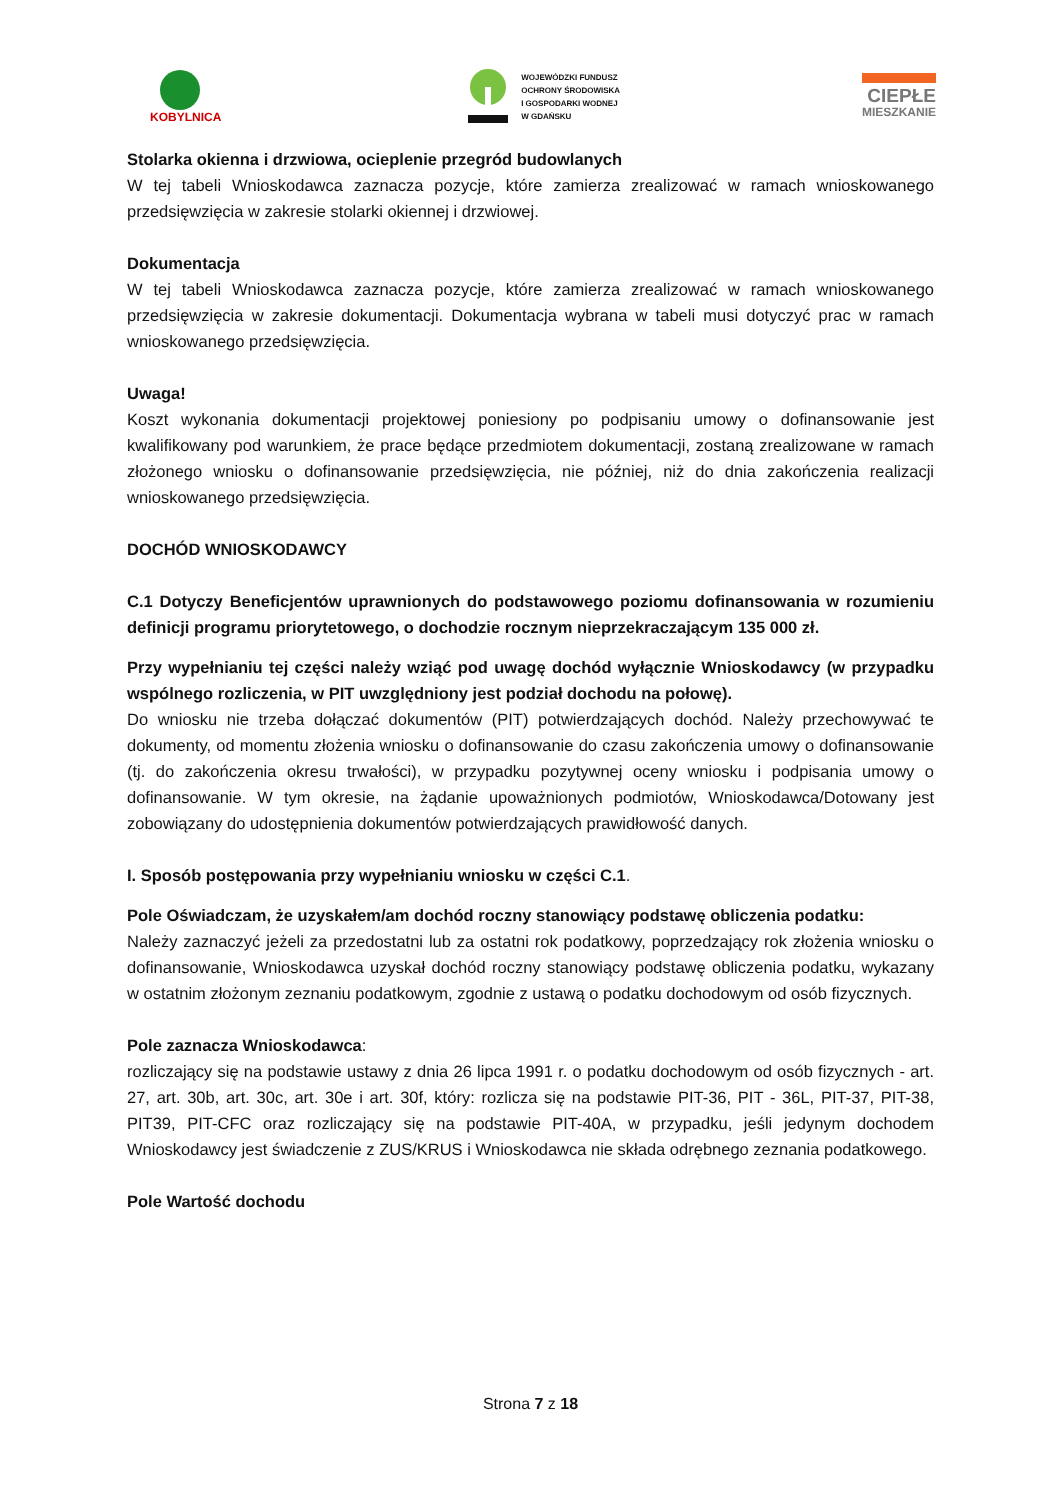KOBYLNICA
WOJEWÓDZKI FUNDUSZ
OCHRONY ŚRODOWISKA
I GOSPODARKI WODNEJ
W GDAŃSKU
CIEPŁE
MIESZKANIE
Stolarka okienna i drzwiowa, ocieplenie przegród budowlanych
W tej tabeli Wnioskodawca zaznacza pozycje, które zamierza zrealizować w ramach wnioskowanego przedsięwzięcia w zakresie stolarki okiennej i drzwiowej.
Dokumentacja
W tej tabeli Wnioskodawca zaznacza pozycje, które zamierza zrealizować w ramach wnioskowanego przedsięwzięcia w zakresie dokumentacji. Dokumentacja wybrana w tabeli musi dotyczyć prac w ramach wnioskowanego przedsięwzięcia.
Uwaga!
Koszt wykonania dokumentacji projektowej poniesiony po podpisaniu umowy o dofinansowanie jest kwalifikowany pod warunkiem, że prace będące przedmiotem dokumentacji, zostaną zrealizowane w ramach złożonego wniosku o dofinansowanie przedsięwzięcia, nie później, niż do dnia zakończenia realizacji wnioskowanego przedsięwzięcia.
DOCHÓD WNIOSKODAWCY
C.1 Dotyczy Beneficjentów uprawnionych do podstawowego poziomu dofinansowania w rozumieniu definicji programu priorytetowego, o dochodzie rocznym nieprzekraczającym 135 000 zł.
Przy wypełnianiu tej części należy wziąć pod uwagę dochód wyłącznie Wnioskodawcy (w przypadku wspólnego rozliczenia, w PIT uwzględniony jest podział dochodu na połowę).
Do wniosku nie trzeba dołączać dokumentów (PIT) potwierdzających dochód. Należy przechowywać te dokumenty, od momentu złożenia wniosku o dofinansowanie do czasu zakończenia umowy o dofinansowanie (tj. do zakończenia okresu trwałości), w przypadku pozytywnej oceny wniosku i podpisania umowy o dofinansowanie. W tym okresie, na żądanie upoważnionych podmiotów, Wnioskodawca/Dotowany jest zobowiązany do udostępnienia dokumentów potwierdzających prawidłowość danych.
I. Sposób postępowania przy wypełnianiu wniosku w części C.1.
Pole Oświadczam, że uzyskałem/am dochód roczny stanowiący podstawę obliczenia podatku:
Należy zaznaczyć jeżeli za przedostatni lub za ostatni rok podatkowy, poprzedzający rok złożenia wniosku o dofinansowanie, Wnioskodawca uzyskał dochód roczny stanowiący podstawę obliczenia podatku, wykazany w ostatnim złożonym zeznaniu podatkowym, zgodnie z ustawą o podatku dochodowym od osób fizycznych.
Pole zaznacza Wnioskodawca:
rozliczający się na podstawie ustawy z dnia 26 lipca 1991 r. o podatku dochodowym od osób fizycznych - art. 27, art. 30b, art. 30c, art. 30e i art. 30f, który: rozlicza się na podstawie PIT-36, PIT - 36L, PIT-37, PIT-38, PIT39, PIT-CFC oraz rozliczający się na podstawie PIT-40A, w przypadku, jeśli jedynym dochodem Wnioskodawcy jest świadczenie z ZUS/KRUS i Wnioskodawca nie składa odrębnego zeznania podatkowego.
Pole Wartość dochodu
Strona 7 z 18